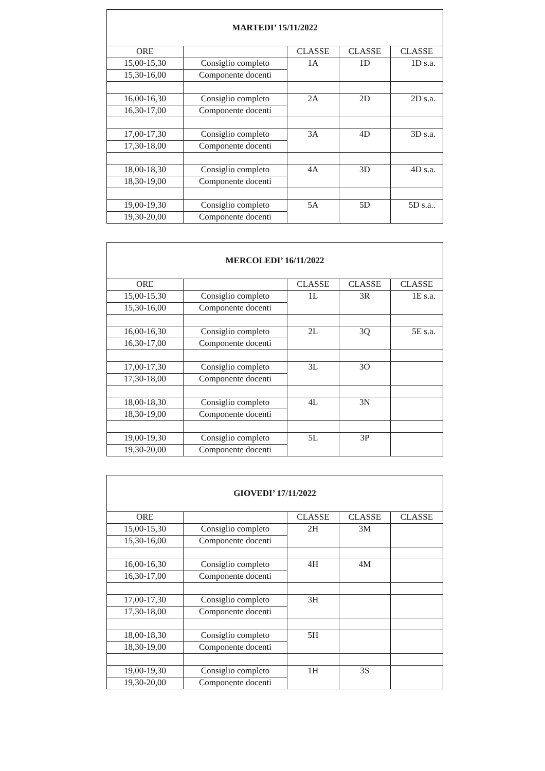| MARTEDI’ 15/11/2022 | | | | |
| --- | --- | --- | --- | --- |
| ORE | | CLASSE | CLASSE | CLASSE |
| 15,00-15,30 | Consiglio completo | 1A | 1D | 1D s.a. |
| 15,30-16,00 | Componente docenti | | | |
| 16,00-16,30 | Consiglio completo | 2A | 2D | 2D s.a. |
| 16,30-17,00 | Componente docenti | | | |
| 17,00-17,30 | Consiglio completo | 3A | 4D | 3D s.a. |
| 17,30-18,00 | Componente docenti | | | |
| 18,00-18,30 | Consiglio completo | 4A | 3D | 4D s.a. |
| 18,30-19,00 | Componente docenti | | | |
| 19,00-19,30 | Consiglio completo | 5A | 5D | 5D s.a.. |
| 19,30-20,00 | Componente docenti | | | |
| MERCOLEDI’ 16/11/2022 | | | | |
| --- | --- | --- | --- | --- |
| ORE | | CLASSE | CLASSE | CLASSE |
| 15,00-15,30 | Consiglio completo | 1L | 3R | 1E s.a. |
| 15,30-16,00 | Componente docenti | | | |
| 16,00-16,30 | Consiglio completo | 2L | 3Q | 5E s.a. |
| 16,30-17,00 | Componente docenti | | | |
| 17,00-17,30 | Consiglio completo | 3L | 3O | |
| 17,30-18,00 | Componente docenti | | | |
| 18,00-18,30 | Consiglio completo | 4L | 3N | |
| 18,30-19,00 | Componente docenti | | | |
| 19,00-19,30 | Consiglio completo | 5L | 3P | |
| 19,30-20,00 | Componente docenti | | | |
| GIOVEDI’ 17/11/2022 | | | | |
| --- | --- | --- | --- | --- |
| ORE | | CLASSE | CLASSE | CLASSE |
| 15,00-15,30 | Consiglio completo | 2H | 3M | |
| 15,30-16,00 | Componente docenti | | | |
| 16,00-16,30 | Consiglio completo | 4H | 4M | |
| 16,30-17,00 | Componente docenti | | | |
| 17,00-17,30 | Consiglio completo | 3H | | |
| 17,30-18,00 | Componente docenti | | | |
| 18,00-18,30 | Consiglio completo | 5H | | |
| 18,30-19,00 | Componente docenti | | | |
| 19,00-19,30 | Consiglio completo | 1H | 3S | |
| 19,30-20,00 | Componente docenti | | | |